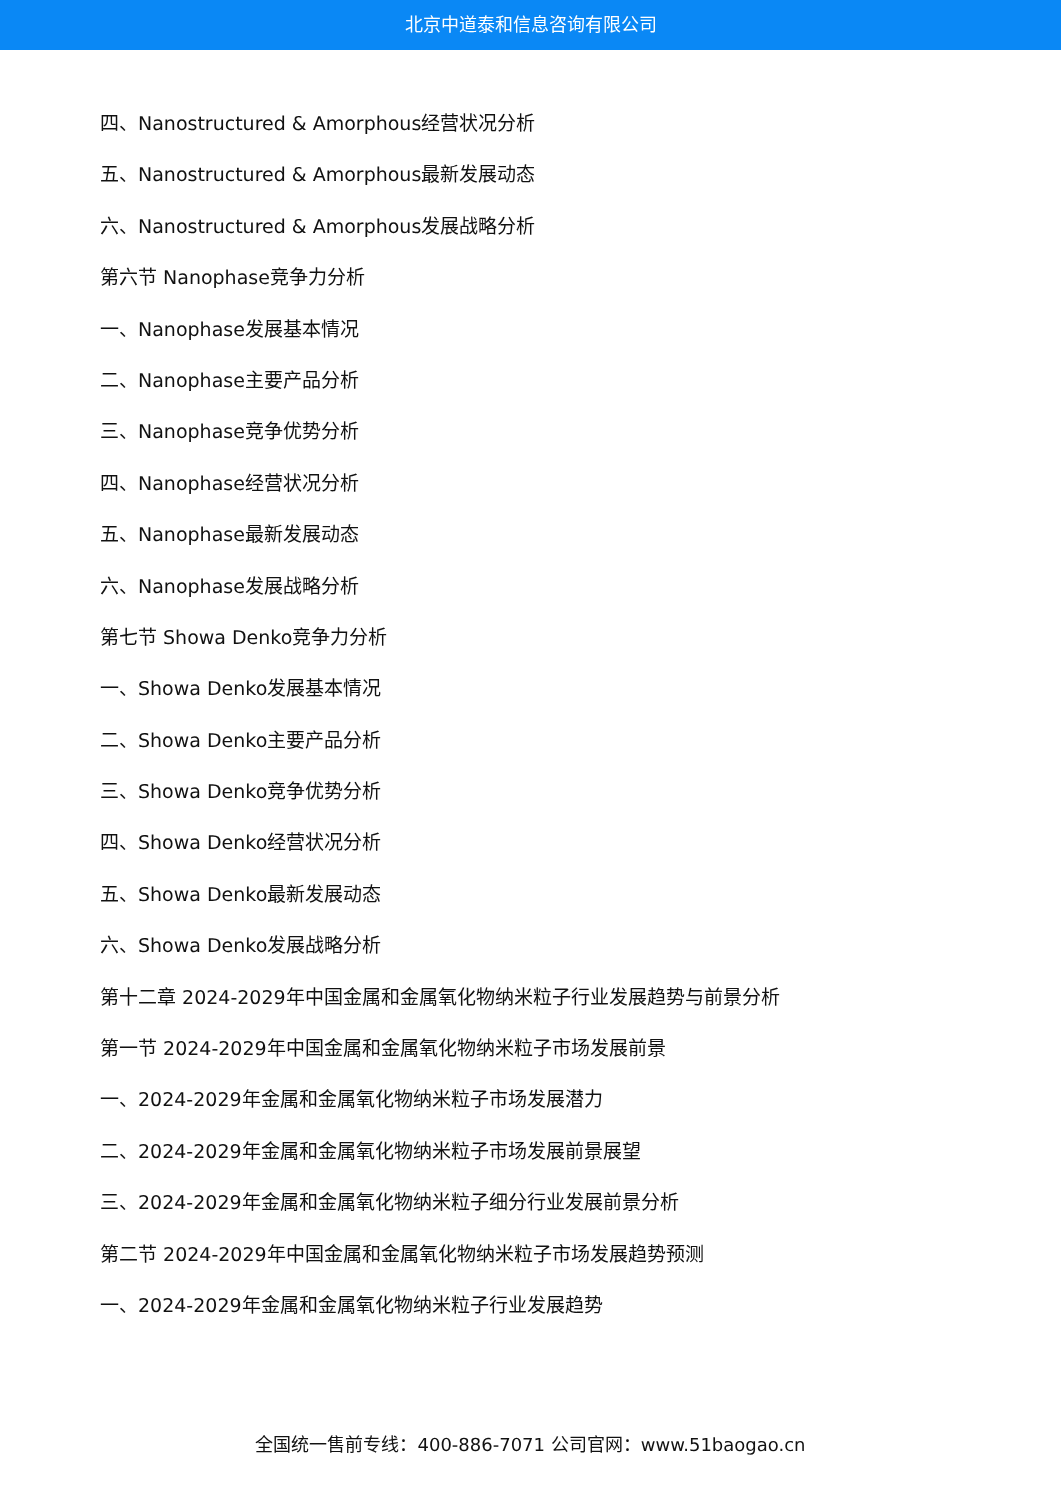北京中道泰和信息咨询有限公司
四、Nanostructured & Amorphous经营状况分析
五、Nanostructured & Amorphous最新发展动态
六、Nanostructured & Amorphous发展战略分析
第六节 Nanophase竞争力分析
一、Nanophase发展基本情况
二、Nanophase主要产品分析
三、Nanophase竞争优势分析
四、Nanophase经营状况分析
五、Nanophase最新发展动态
六、Nanophase发展战略分析
第七节 Showa Denko竞争力分析
一、Showa Denko发展基本情况
二、Showa Denko主要产品分析
三、Showa Denko竞争优势分析
四、Showa Denko经营状况分析
五、Showa Denko最新发展动态
六、Showa Denko发展战略分析
第十二章 2024-2029年中国金属和金属氧化物纳米粒子行业发展趋势与前景分析
第一节 2024-2029年中国金属和金属氧化物纳米粒子市场发展前景
一、2024-2029年金属和金属氧化物纳米粒子市场发展潜力
二、2024-2029年金属和金属氧化物纳米粒子市场发展前景展望
三、2024-2029年金属和金属氧化物纳米粒子细分行业发展前景分析
第二节 2024-2029年中国金属和金属氧化物纳米粒子市场发展趋势预测
一、2024-2029年金属和金属氧化物纳米粒子行业发展趋势
全国统一售前专线：400-886-7071 公司官网：www.51baogao.cn